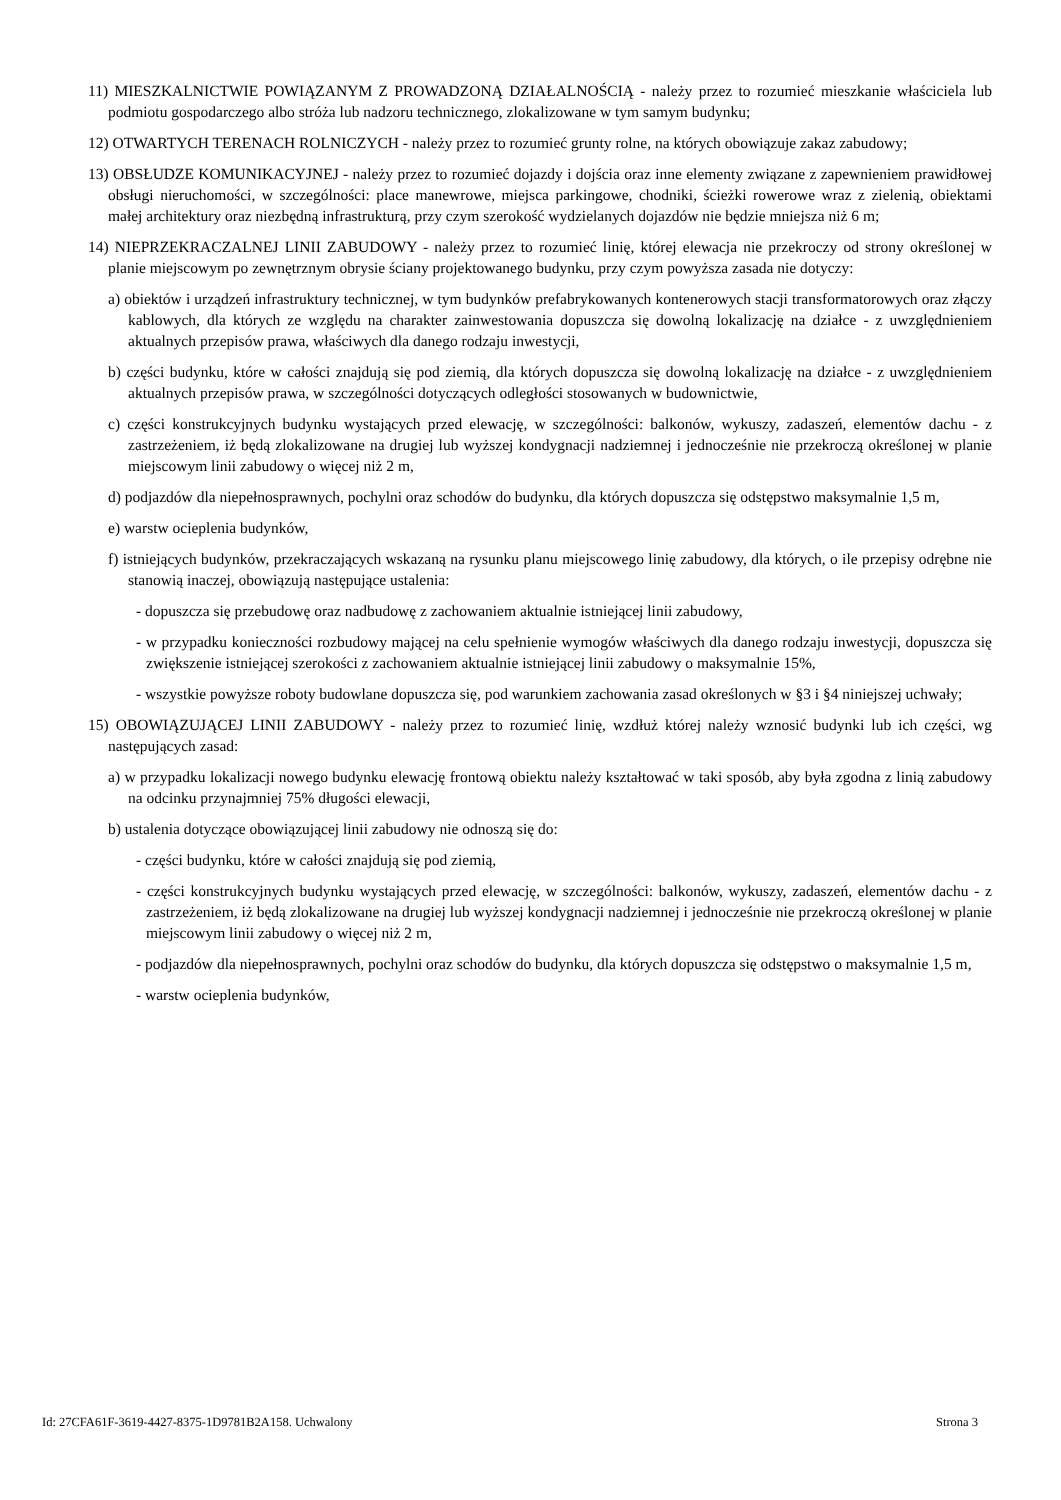11) MIESZKALNICTWIE POWIĄZANYM Z PROWADZONĄ DZIAŁALNOŚCIĄ - należy przez to rozumieć mieszkanie właściciela lub podmiotu gospodarczego albo stróża lub nadzoru technicznego, zlokalizowane w tym samym budynku;
12) OTWARTYCH TERENACH ROLNICZYCH - należy przez to rozumieć grunty rolne, na których obowiązuje zakaz zabudowy;
13) OBSŁUDZE KOMUNIKACYJNEJ - należy przez to rozumieć dojazdy i dojścia oraz inne elementy związane z zapewnieniem prawidłowej obsługi nieruchomości, w szczególności: place manewrowe, miejsca parkingowe, chodniki, ścieżki rowerowe wraz z zielenią, obiektami małej architektury oraz niezbędną infrastrukturą, przy czym szerokość wydzielanych dojazdów nie będzie mniejsza niż 6 m;
14) NIEPRZEKRACZALNEJ LINII ZABUDOWY - należy przez to rozumieć linię, której elewacja nie przekroczy od strony określonej w planie miejscowym po zewnętrznym obrysie ściany projektowanego budynku, przy czym powyższa zasada nie dotyczy:
a) obiektów i urządzeń infrastruktury technicznej, w tym budynków prefabrykowanych kontenerowych stacji transformatorowych oraz złączy kablowych, dla których ze względu na charakter zainwestowania dopuszcza się dowolną lokalizację na działce - z uwzględnieniem aktualnych przepisów prawa, właściwych dla danego rodzaju inwestycji,
b) części budynku, które w całości znajdują się pod ziemią, dla których dopuszcza się dowolną lokalizację na działce - z uwzględnieniem aktualnych przepisów prawa, w szczególności dotyczących odległości stosowanych w budownictwie,
c) części konstrukcyjnych budynku wystających przed elewację, w szczególności: balkonów, wykuszy, zadaszeń, elementów dachu - z zastrzeżeniem, iż będą zlokalizowane na drugiej lub wyższej kondygnacji nadziemnej i jednocześnie nie przekroczą określonej w planie miejscowym linii zabudowy o więcej niż 2 m,
d) podjazdów dla niepełnosprawnych, pochylni oraz schodów do budynku, dla których dopuszcza się odstępstwo maksymalnie 1,5 m,
e) warstw ocieplenia budynków,
f) istniejących budynków, przekraczających wskazaną na rysunku planu miejscowego linię zabudowy, dla których, o ile przepisy odrębne nie stanowią inaczej, obowiązują następujące ustalenia:
- dopuszcza się przebudowę oraz nadbudowę z zachowaniem aktualnie istniejącej linii zabudowy,
- w przypadku konieczności rozbudowy mającej na celu spełnienie wymogów właściwych dla danego rodzaju inwestycji, dopuszcza się zwiększenie istniejącej szerokości z zachowaniem aktualnie istniejącej linii zabudowy o maksymalnie 15%,
- wszystkie powyższe roboty budowlane dopuszcza się, pod warunkiem zachowania zasad określonych w §3 i §4 niniejszej uchwały;
15) OBOWIĄZUJĄCEJ LINII ZABUDOWY - należy przez to rozumieć linię, wzdłuż której należy wznosić budynki lub ich części, wg następujących zasad:
a) w przypadku lokalizacji nowego budynku elewację frontową obiektu należy kształtować w taki sposób, aby była zgodna z linią zabudowy na odcinku przynajmniej 75% długości elewacji,
b) ustalenia dotyczące obowiązującej linii zabudowy nie odnoszą się do:
- części budynku, które w całości znajdują się pod ziemią,
- części konstrukcyjnych budynku wystających przed elewację, w szczególności: balkonów, wykuszy, zadaszeń, elementów dachu - z zastrzeżeniem, iż będą zlokalizowane na drugiej lub wyższej kondygnacji nadziemnej i jednocześnie nie przekroczą określonej w planie miejscowym linii zabudowy o więcej niż 2 m,
- podjazdów dla niepełnosprawnych, pochylni oraz schodów do budynku, dla których dopuszcza się odstępstwo o maksymalnie 1,5 m,
- warstw ocieplenia budynków,
Id: 27CFA61F-3619-4427-8375-1D9781B2A158. Uchwalony Strona 3